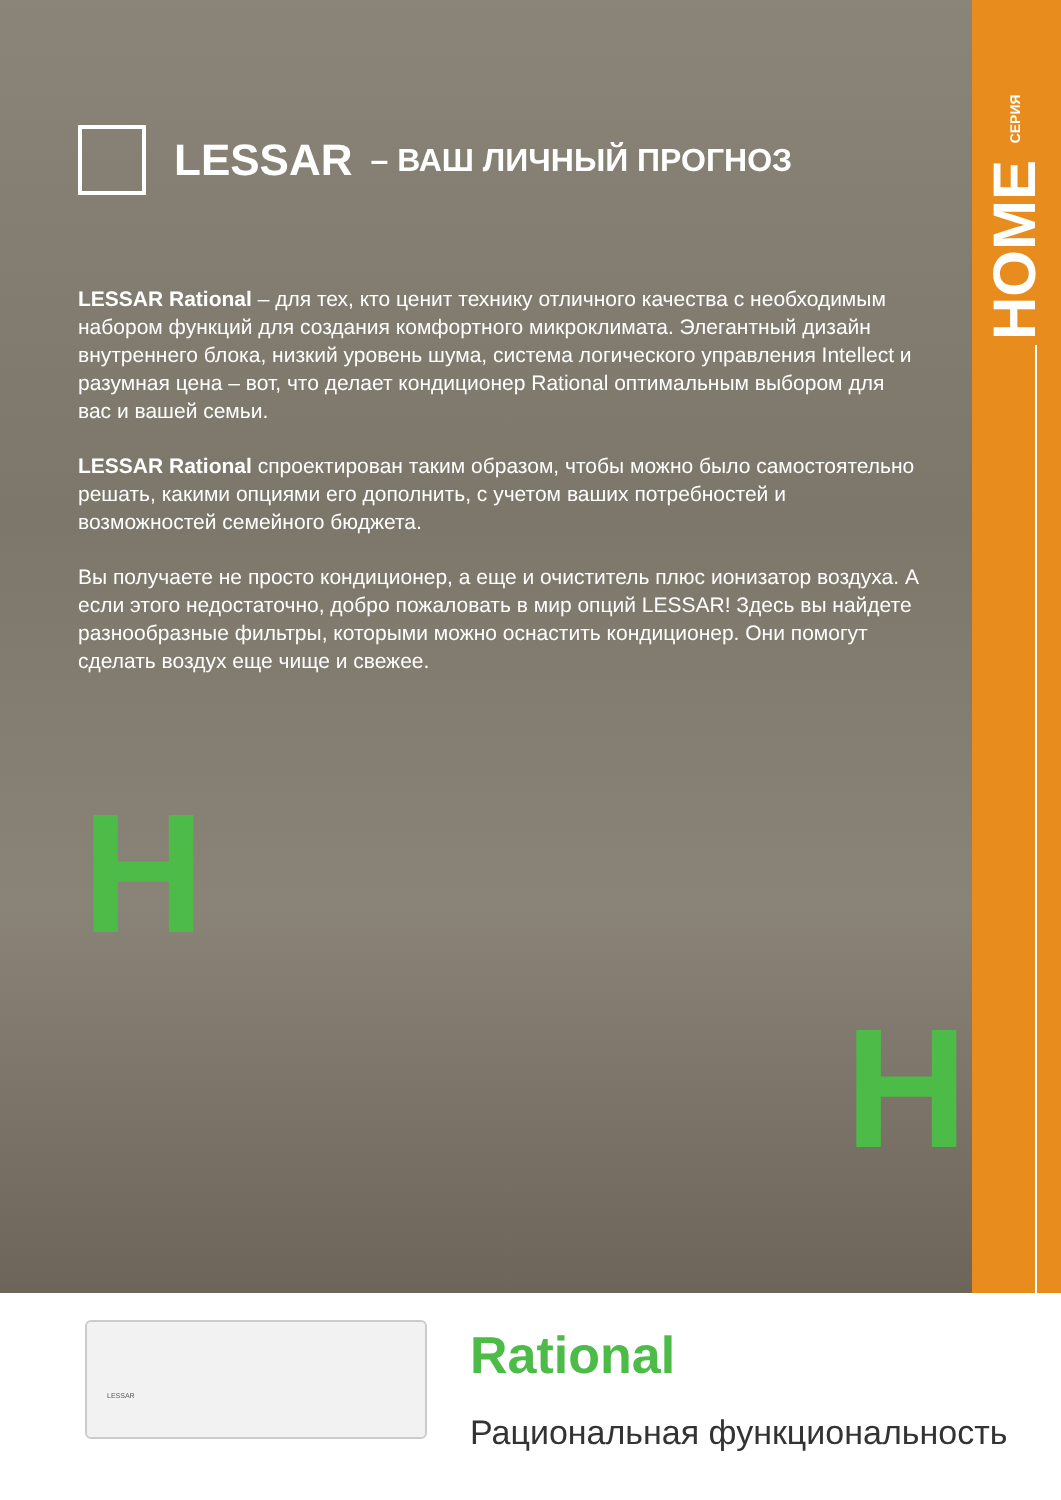HOME СЕРИЯ
LESSAR – ВАШ ЛИЧНЫЙ ПРОГНОЗ
LESSAR Rational – для тех, кто ценит технику отличного качества с необходимым набором функций для создания комфортного микроклимата. Элегантный дизайн внутреннего блока, низкий уровень шума, система логического управления Intellect и разумная цена – вот, что делает кондиционер Rational оптимальным выбором для вас и вашей семьи.
LESSAR Rational спроектирован таким образом, чтобы можно было самостоятельно решать, какими опциями его дополнить, с учетом ваших потребностей и возможностей семейного бюджета.
Вы получаете не просто кондиционер, а еще и очиститель плюс ионизатор воздуха. А если этого недостаточно, добро пожаловать в мир опций LESSAR! Здесь вы найдете разнообразные фильтры, которыми можно оснастить кондиционер. Они помогут сделать воздух еще чище и свежее.
H
H
LESSAR
Rational
Рациональная функциональность